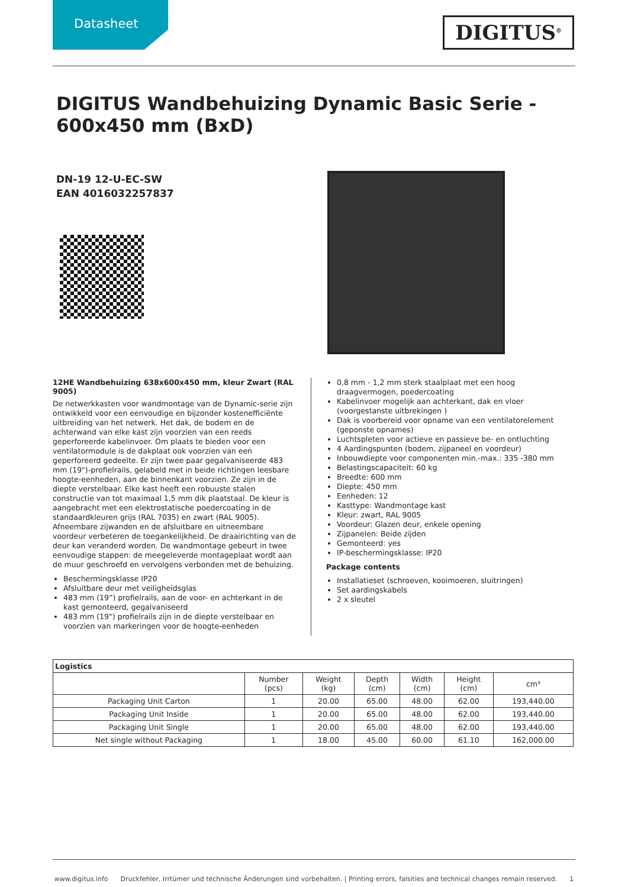Datasheet
DIGITUS<sup>®</sup>
DIGITUS Wandbehuizing Dynamic Basic Serie - 600x450 mm (BxD)
DN-19 12-U-EC-SW
EAN 4016032257837
12HE Wandbehuizing 638x600x450 mm, kleur Zwart (RAL 9005)
De netwerkkasten voor wandmontage van de Dynamic-serie zijn ontwikkeld voor een eenvoudige en bijzonder kostenefficiënte uitbreiding van het netwerk. Het dak, de bodem en de achterwand van elke kast zijn voorzien van een reeds geperforeerde kabelinvoer. Om plaats te bieden voor een ventilatormodule is de dakplaat ook voorzien van een geperforeerd gedeelte. Er zijn twee paar gegalvaniseerde 483 mm (19")-profielrails, gelabeld met in beide richtingen leesbare hoogte-eenheden, aan de binnenkant voorzien. Ze zijn in de diepte verstelbaar. Elke kast heeft een robuuste stalen constructie van tot maximaal 1,5 mm dik plaatstaal. De kleur is aangebracht met een elektrostatische poedercoating in de standaardkleuren grijs (RAL 7035) en zwart (RAL 9005). Afneembare zijwanden en de afsluitbare en uitneembare voordeur verbeteren de toegankelijkheid. De draairichting van de deur kan veranderd worden. De wandmontage gebeurt in twee eenvoudige stappen: de meegeleverde montageplaat wordt aan de muur geschroefd en vervolgens verbonden met de behuizing.
Beschermingsklasse IP20
Afsluitbare deur met veiligheidsglas
483 mm (19”) profielrails, aan de voor- en achterkant in de kast gemonteerd, gegalvaniseerd
483 mm (19") profielrails zijn in de diepte verstelbaar en voorzien van markeringen voor de hoogte-eenheden
0,8 mm - 1,2 mm sterk staalplaat met een hoog draagvermogen, poedercoating
Kabelinvoer mogelijk aan achterkant, dak en vloer (voorgestanste uitbrekingen )
Dak is voorbereid voor opname van een ventilatorelement (geponste opnames)
Luchtspleten voor actieve en passieve be- en ontluchting
4 Aardingspunten (bodem, zijpaneel en voordeur)
Inbouwdiepte voor componenten min.-max.: 335 -380 mm
Belastingscapaciteit: 60 kg
Breedte: 600 mm
Diepte: 450 mm
Eenheden: 12
Kasttype: Wandmontage kast
Kleur: zwart, RAL 9005
Voordeur: Glazen deur, enkele opening
Zijpanelen: Beide zijden
Gemonteerd: yes
IP-beschermingsklasse: IP20
Package contents
Installatieset (schroeven, kooimoeren, sluitringen)
Set aardingskabels
2 x sleutel
| Logistics | | | | | | |
| --- | --- | --- | --- | --- | --- | --- |
| | Number (pcs) | Weight (kg) | Depth (cm) | Width (cm) | Height (cm) | cm³ |
| Packaging Unit Carton | 1 | 20.00 | 65.00 | 48.00 | 62.00 | 193,440.00 |
| Packaging Unit Inside | 1 | 20.00 | 65.00 | 48.00 | 62.00 | 193,440.00 |
| Packaging Unit Single | 1 | 20.00 | 65.00 | 48.00 | 62.00 | 193,440.00 |
| Net single without Packaging | 1 | 18.00 | 45.00 | 60.00 | 61.10 | 162,000.00 |
www.digitus.info Druckfehler, Irrtümer und technische Änderungen sind vorbehalten. | Printing errors, falsities and technical changes remain reserved. 1